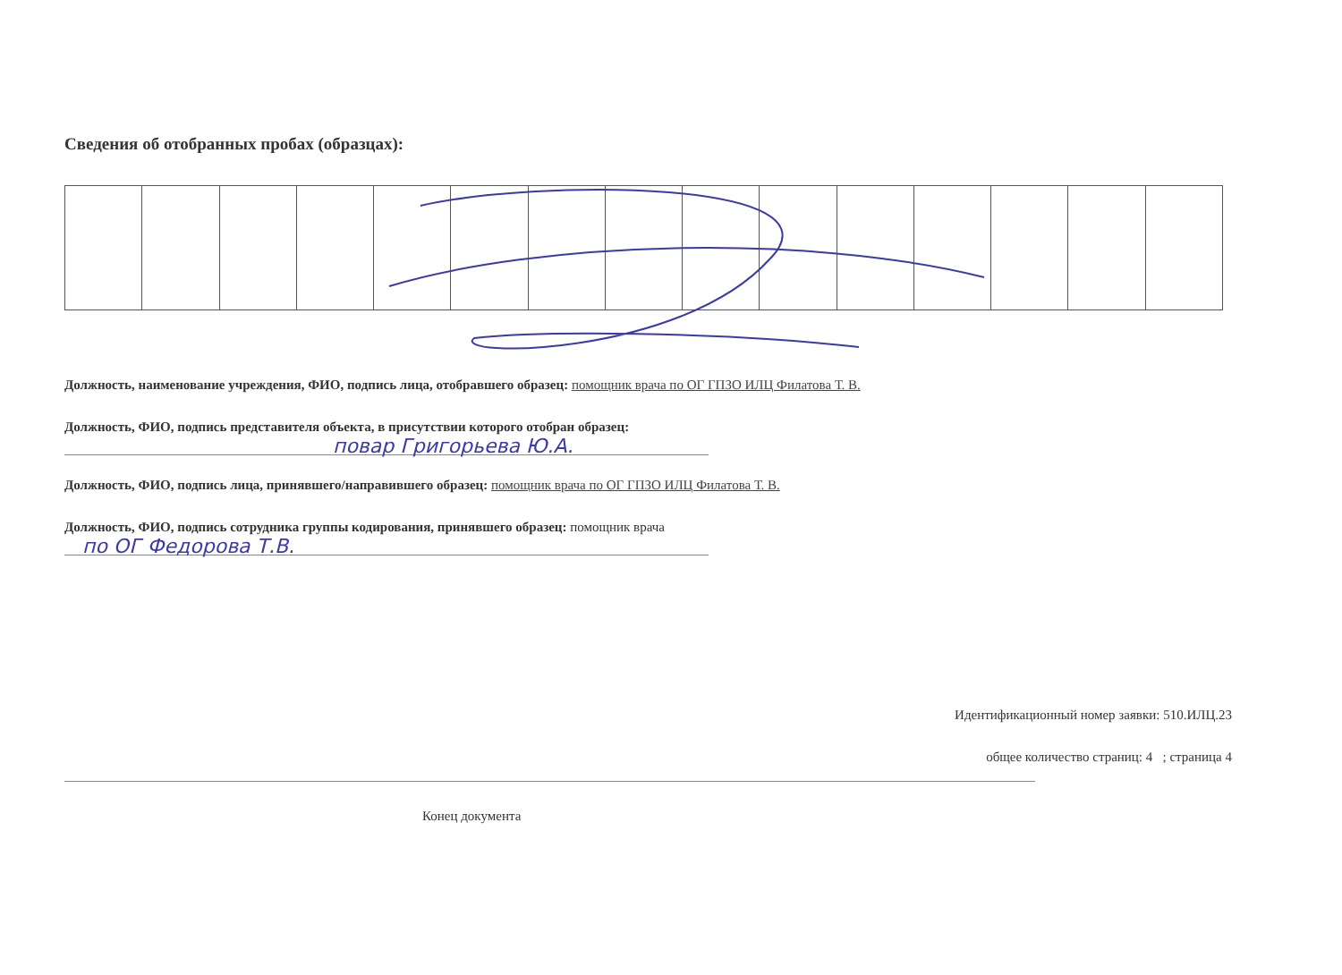Сведения об отобранных пробах (образцах):
Должность, наименование учреждения, ФИО, подпись лица, отобравшего образец: помощник врача по ОГ ГПЗО ИЛЦ Филатова Т. В.
Должность, ФИО, подпись представителя объекта, в присутствии которого отобран образец:
повар Григорьева Ю.А.
Должность, ФИО, подпись лица, принявшего/направившего образец: помощник врача по ОГ ГПЗО ИЛЦ Филатова Т. В.
Должность, ФИО, подпись сотрудника группы кодирования, принявшего образец: помощник врача
по ОГ Федорова Т.В.
Идентификационный номер заявки: 510.ИЛЦ.23
общее количество страниц: 4 ; страница 4
Конец документа